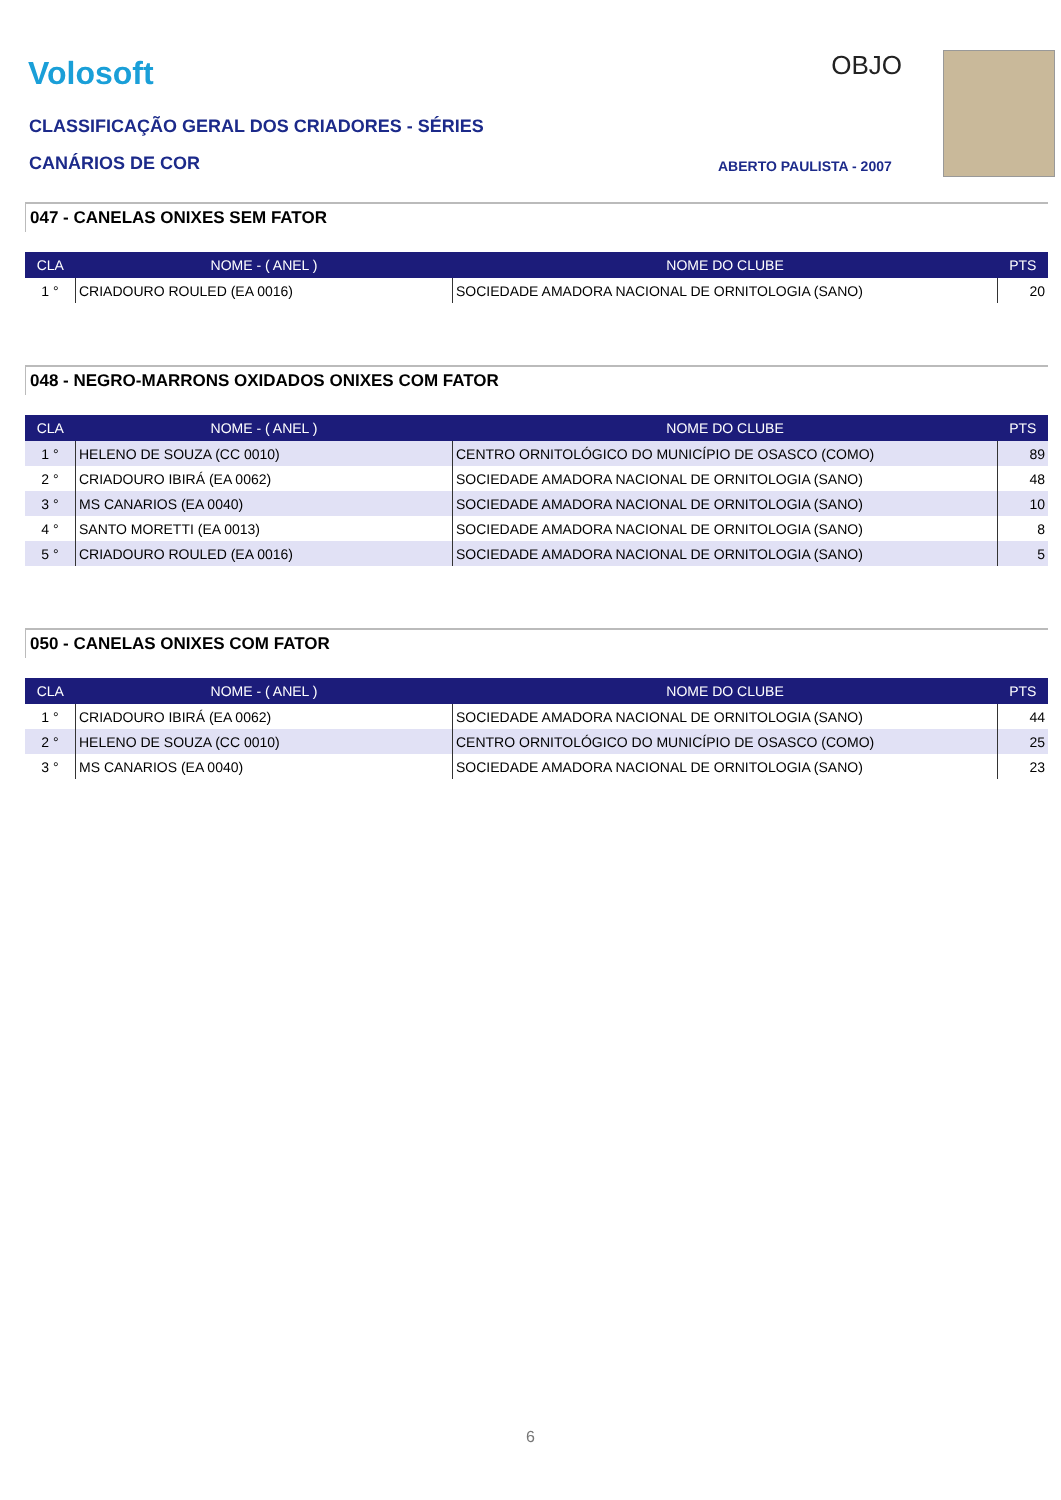Volosoft
CLASSIFICAÇÃO GERAL DOS CRIADORES - SÉRIES
CANÁRIOS DE COR
OBJO
ABERTO PAULISTA - 2007
047 - CANELAS ONIXES SEM FATOR
| CLA | NOME - ( ANEL ) | NOME DO CLUBE | PTS |
| --- | --- | --- | --- |
| 1 ° | CRIADOURO ROULED (EA 0016) | SOCIEDADE AMADORA NACIONAL DE ORNITOLOGIA (SANO) | 20 |
048 - NEGRO-MARRONS OXIDADOS ONIXES COM FATOR
| CLA | NOME - ( ANEL ) | NOME DO CLUBE | PTS |
| --- | --- | --- | --- |
| 1 ° | HELENO DE SOUZA (CC 0010) | CENTRO ORNITOLÓGICO DO MUNICÍPIO DE OSASCO (COMO) | 89 |
| 2 ° | CRIADOURO IBIRÁ (EA 0062) | SOCIEDADE AMADORA NACIONAL DE ORNITOLOGIA (SANO) | 48 |
| 3 ° | MS CANARIOS (EA 0040) | SOCIEDADE AMADORA NACIONAL DE ORNITOLOGIA (SANO) | 10 |
| 4 ° | SANTO MORETTI (EA 0013) | SOCIEDADE AMADORA NACIONAL DE ORNITOLOGIA (SANO) | 8 |
| 5 ° | CRIADOURO ROULED (EA 0016) | SOCIEDADE AMADORA NACIONAL DE ORNITOLOGIA (SANO) | 5 |
050 - CANELAS ONIXES COM FATOR
| CLA | NOME - ( ANEL ) | NOME DO CLUBE | PTS |
| --- | --- | --- | --- |
| 1 ° | CRIADOURO IBIRÁ (EA 0062) | SOCIEDADE AMADORA NACIONAL DE ORNITOLOGIA (SANO) | 44 |
| 2 ° | HELENO DE SOUZA (CC 0010) | CENTRO ORNITOLÓGICO DO MUNICÍPIO DE OSASCO (COMO) | 25 |
| 3 ° | MS CANARIOS (EA 0040) | SOCIEDADE AMADORA NACIONAL DE ORNITOLOGIA (SANO) | 23 |
6